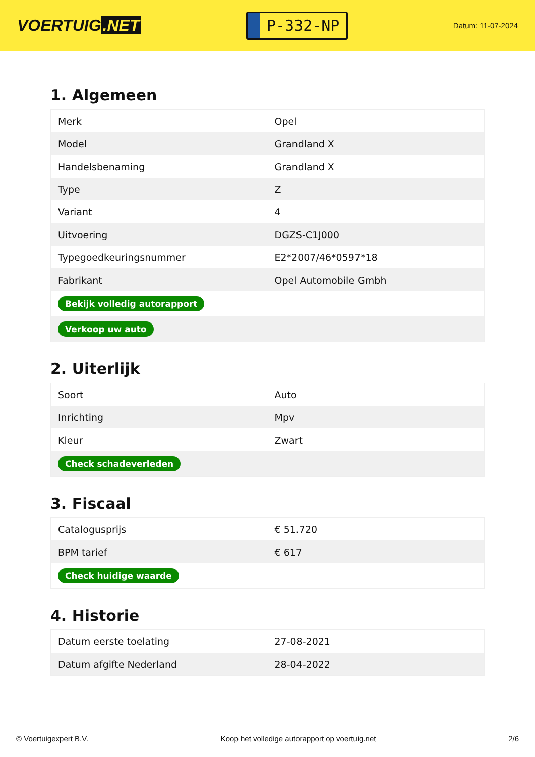VOERTUIG.NET
P-332-NP
Datum: 11-07-2024
1. Algemeen
| Merk | Opel |
| Model | Grandland X |
| Handelsbenaming | Grandland X |
| Type | Z |
| Variant | 4 |
| Uitvoering | DGZS-C1J000 |
| Typegoedkeuringsnummer | E2*2007/46*0597*18 |
| Fabrikant | Opel Automobile Gmbh |
| Bekijk volledig autorapport | |
| Verkoop uw auto | |
2. Uiterlijk
| Soort | Auto |
| Inrichting | Mpv |
| Kleur | Zwart |
| Check schadeverleden | |
3. Fiscaal
| Catalogusprijs | € 51.720 |
| BPM tarief | € 617 |
| Check huidige waarde | |
4. Historie
| Datum eerste toelating | 27-08-2021 |
| Datum afgifte Nederland | 28-04-2022 |
© Voertuigexpert B.V. Koop het volledige autorapport op voertuig.net 2/6